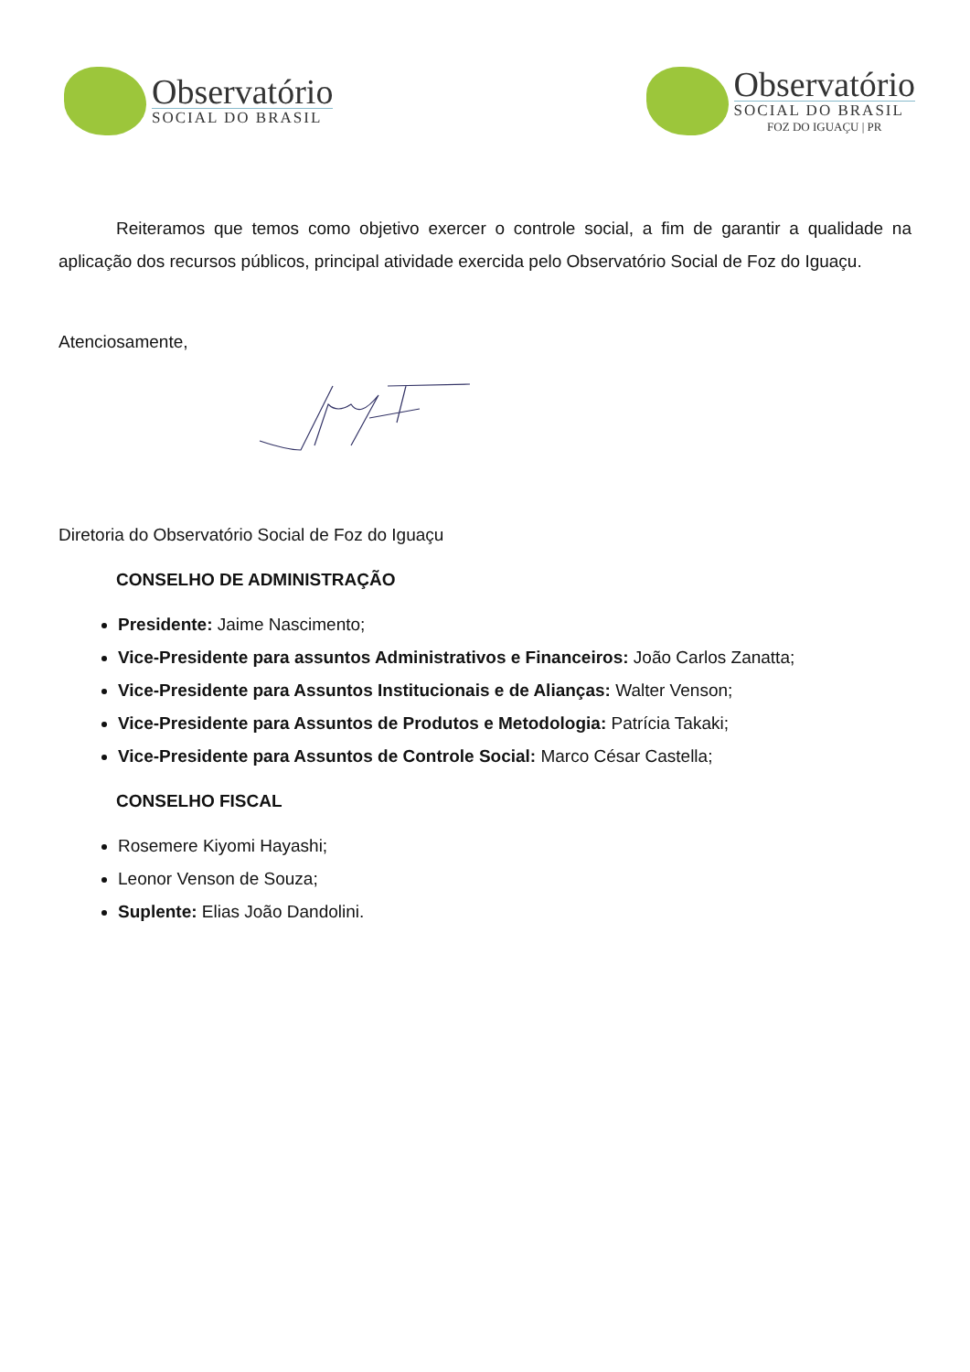Observatório
SOCIAL DO BRASIL
Observatório
SOCIAL DO BRASIL
FOZ DO IGUAÇU | PR
Reiteramos que temos como objetivo exercer o controle social, a fim de garantir a qualidade na aplicação dos recursos públicos, principal atividade exercida pelo Observatório Social de Foz do Iguaçu.
Atenciosamente,
Diretoria do Observatório Social de Foz do Iguaçu
CONSELHO DE ADMINISTRAÇÃO
Presidente: Jaime Nascimento;
Vice-Presidente para assuntos Administrativos e Financeiros: João Carlos Zanatta;
Vice-Presidente para Assuntos Institucionais e de Alianças: Walter Venson;
Vice-Presidente para Assuntos de Produtos e Metodologia: Patrícia Takaki;
Vice-Presidente para Assuntos de Controle Social: Marco César Castella;
CONSELHO FISCAL
Rosemere Kiyomi Hayashi;
Leonor Venson de Souza;
Suplente: Elias João Dandolini.